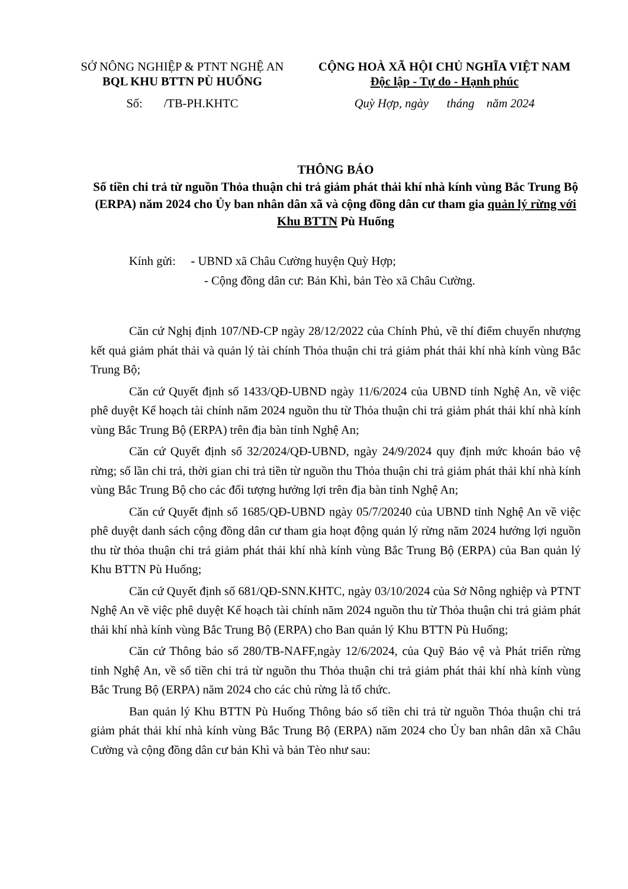SỞ NÔNG NGHIỆP & PTNT NGHỆ AN
BQL KHU BTTN PÙ HUỐNG
Số: /TB-PH.KHTC
CỘNG HOÀ XÃ HỘI CHỦ NGHĨA VIỆT NAM
Độc lập - Tự do - Hạnh phúc
Quỳ Hợp, ngày tháng năm 2024
THÔNG BÁO
Số tiền chi trả từ nguồn Thỏa thuận chi trả giảm phát thải khí nhà kính vùng Bắc Trung Bộ (ERPA) năm 2024 cho Ủy ban nhân dân xã và cộng đồng dân cư tham gia quản lý rừng với Khu BTTN Pù Huống
Kính gửi: - UBND xã Châu Cường huyện Quỳ Hợp;
- Cộng đồng dân cư: Bản Khì, bản Tèo xã Châu Cường.
Căn cứ Nghị định 107/NĐ-CP ngày 28/12/2022 của Chính Phủ, về thí điểm chuyển nhượng kết quả giảm phát thải và quản lý tài chính Thỏa thuận chi trả giảm phát thải khí nhà kính vùng Bắc Trung Bộ;
Căn cứ Quyết định số 1433/QĐ-UBND ngày 11/6/2024 của UBND tỉnh Nghệ An, về việc phê duyệt Kế hoạch tài chính năm 2024 nguồn thu từ Thỏa thuận chi trả giảm phát thải khí nhà kính vùng Bắc Trung Bộ (ERPA) trên địa bàn tỉnh Nghệ An;
Căn cứ Quyết định số 32/2024/QĐ-UBND, ngày 24/9/2024 quy định mức khoán bảo vệ rừng; số lần chi trả, thời gian chi trả tiền từ nguồn thu Thỏa thuận chi trả giảm phát thải khí nhà kính vùng Bắc Trung Bộ cho các đối tượng hưởng lợi trên địa bàn tỉnh Nghệ An;
Căn cứ Quyết định số 1685/QĐ-UBND ngày 05/7/20240 của UBND tỉnh Nghệ An về việc phê duyệt danh sách cộng đồng dân cư tham gia hoạt động quản lý rừng năm 2024 hưởng lợi nguồn thu từ thỏa thuận chi trả giảm phát thải khí nhà kính vùng Bắc Trung Bộ (ERPA) của Ban quản lý Khu BTTN Pù Huống;
Căn cứ Quyết định số 681/QĐ-SNN.KHTC, ngày 03/10/2024 của Sở Nông nghiệp và PTNT Nghệ An về việc phê duyệt Kế hoạch tài chính năm 2024 nguồn thu từ Thỏa thuận chi trả giảm phát thải khí nhà kính vùng Bắc Trung Bộ (ERPA) cho Ban quản lý Khu BTTN Pù Huống;
Căn cứ Thông báo số 280/TB-NAFF,ngày 12/6/2024, của Quỹ Bảo vệ và Phát triển rừng tỉnh Nghệ An, về số tiền chi trả từ nguồn thu Thỏa thuận chi trả giảm phát thải khí nhà kính vùng Bắc Trung Bộ (ERPA) năm 2024 cho các chủ rừng là tổ chức.
Ban quản lý Khu BTTN Pù Huống Thông báo số tiền chi trả từ nguồn Thỏa thuận chi trả giảm phát thải khí nhà kính vùng Bắc Trung Bộ (ERPA) năm 2024 cho Ủy ban nhân dân xã Châu Cường và cộng đồng dân cư bản Khì và bản Tèo như sau: